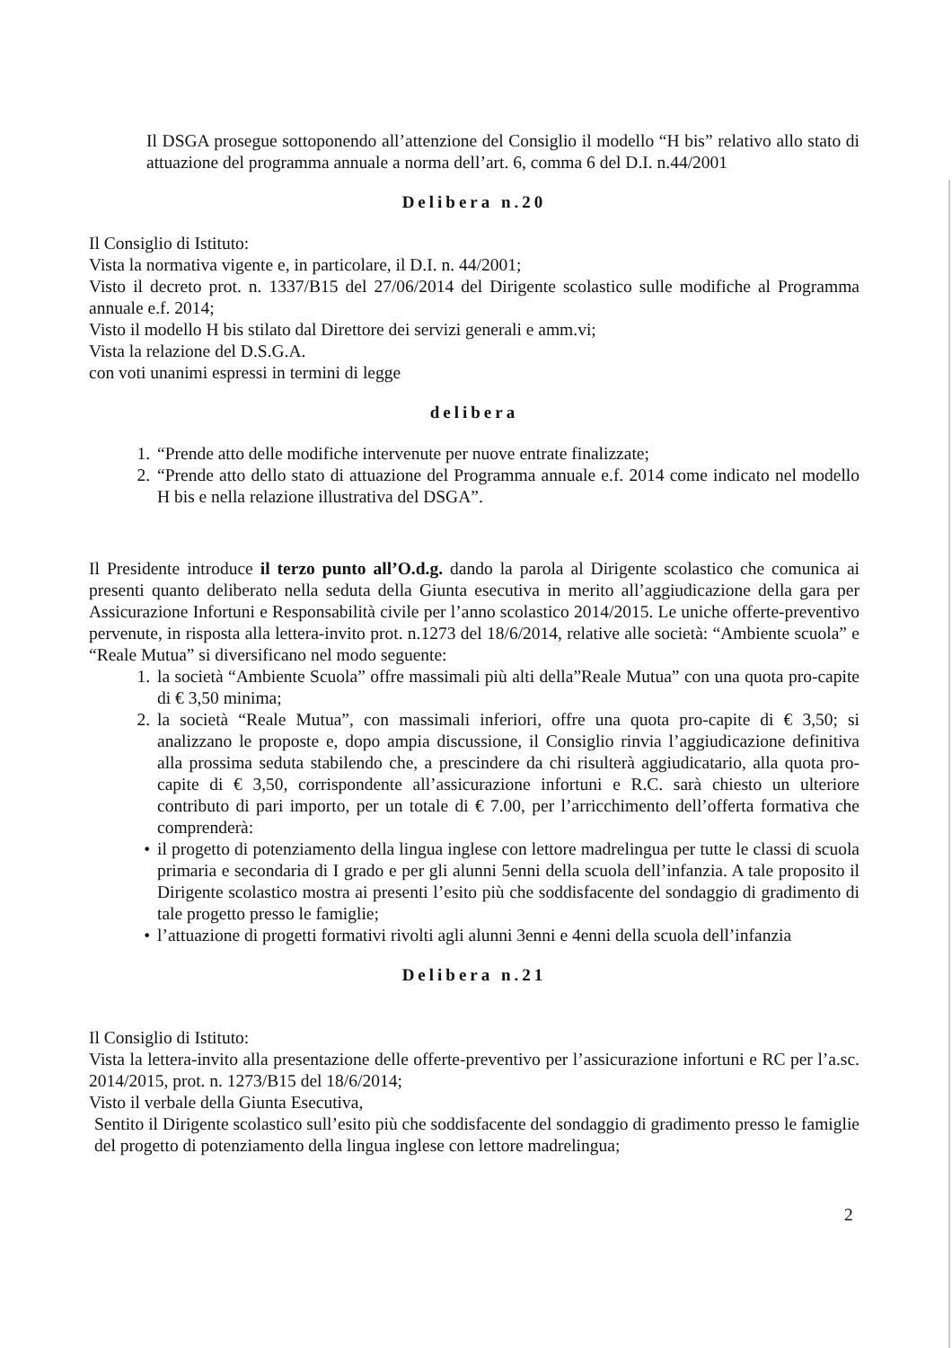Il DSGA prosegue sottoponendo all’attenzione del Consiglio il modello “H bis” relativo allo stato di attuazione del programma annuale a norma dell’art. 6, comma 6 del D.I. n.44/2001
Delibera n.20
Il Consiglio di Istituto:
Vista la normativa vigente e, in particolare, il D.I. n. 44/2001;
Visto il decreto prot. n. 1337/B15 del 27/06/2014 del Dirigente scolastico sulle modifiche al Programma annuale e.f. 2014;
Visto il modello H bis stilato dal Direttore dei servizi generali e amm.vi;
Vista la relazione del D.S.G.A.
con voti unanimi espressi in termini di legge
delibera
1. “Prende atto delle modifiche intervenute per nuove entrate finalizzate;
2. “Prende atto dello stato di attuazione del Programma annuale e.f. 2014 come indicato nel modello H bis e nella relazione illustrativa del DSGA”.
Il Presidente introduce il terzo punto all’O.d.g. dando la parola al Dirigente scolastico che comunica ai presenti quanto deliberato nella seduta della Giunta esecutiva in merito all’aggiudicazione della gara per Assicurazione Infortuni e Responsabilità civile per l’anno scolastico 2014/2015. Le uniche offerte-preventivo pervenute, in risposta alla lettera-invito prot. n.1273 del 18/6/2014, relative alle società: “Ambiente scuola” e “Reale Mutua” si diversificano nel modo seguente:
1. la società “Ambiente Scuola” offre massimali più alti della”Reale Mutua” con una quota pro-capite di € 3,50 minima;
2. la società “Reale Mutua”, con massimali inferiori, offre una quota pro-capite di € 3,50; si analizzano le proposte e, dopo ampia discussione, il Consiglio rinvia l’aggiudicazione definitiva alla prossima seduta stabilendo che, a prescindere da chi risulterà aggiudicatario, alla quota pro-capite di € 3,50, corrispondente all’assicurazione infortuni e R.C. sarà chiesto un ulteriore contributo di pari importo, per un totale di € 7.00, per l’arricchimento dell’offerta formativa che comprenderà:
• il progetto di potenziamento della lingua inglese con lettore madrelingua per tutte le classi di scuola primaria e secondaria di I grado e per gli alunni 5enni della scuola dell’infanzia. A tale proposito il Dirigente scolastico mostra ai presenti l’esito più che soddisfacente del sondaggio di gradimento di tale progetto presso le famiglie;
• l’attuazione di progetti formativi rivolti agli alunni 3enni e 4enni della scuola dell’infanzia
Delibera n.21
Il Consiglio di Istituto:
Vista la lettera-invito alla presentazione delle offerte-preventivo per l’assicurazione infortuni e RC per l’a.sc. 2014/2015, prot. n. 1273/B15 del 18/6/2014;
Visto il verbale della Giunta Esecutiva,
Sentito il Dirigente scolastico sull’esito più che soddisfacente del sondaggio di gradimento presso le famiglie del progetto di potenziamento della lingua inglese con lettore madrelingua;
2